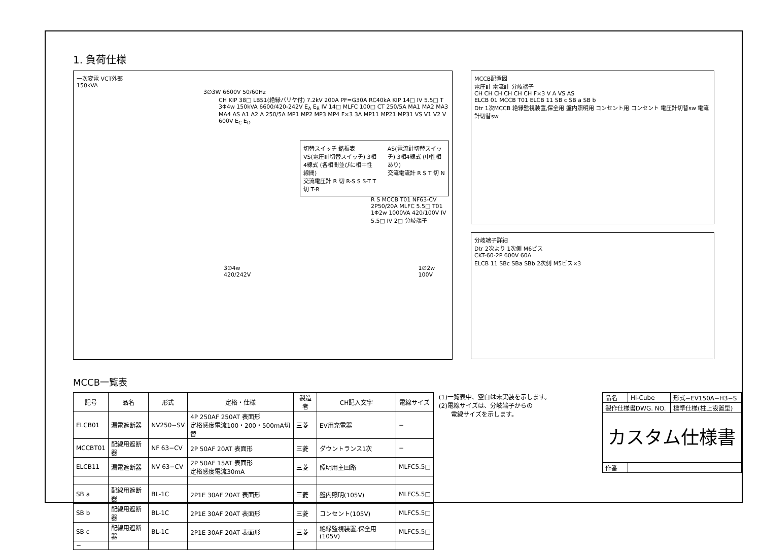1. 負荷仕様
一次変電 VCT外部
150kVA
3∅3W 6600V 50/60Hz
CH KIP 38□ LBS1(絶縁バリヤ付) 7.2kV 200A PF=G30A RC40kA KIP 14□ IV 5.5□ T 3Φ4w 150kVA 6600/420-242V E<sub>A</sub> E<sub>B</sub> IV 14□ MLFC 100□ CT 250/5A MA1 MA2 MA3 MA4 AS A1 A2 A 250/5A MP1 MP2 MP3 MP4 F×3 3A MP11 MP21 MP31 VS V1 V2 V 600V E<sub>C</sub> E<sub>D</sub>
切替スイッチ 銘板表
VS(電圧計切替スイッチ) 3相4線式 (各相間並びに相中性線間)
交流電圧計 R 切 R-S S S-T T 切 T-R
AS(電流計切替スイッチ) 3相4線式 (中性相あり)
交流電流計 R S T 切 N
R S MCCB T01 NF63-CV 2P50/20A MLFC 5.5□ T01 1Φ2w 1000VA 420/100V IV 5.5□ IV 2□ 分岐端子
3∅4w 420/242V 1∅2w 100V
MCCB配置図
電圧計 電流計 分岐端子
CH CH CH CH CH CH F×3 V A VS AS
ELCB 01 MCCB T01 ELCB 11 SB c SB a SB b
Dtr 1次MCCB 絶縁監視装置,保全用 盤内照明用 コンセント用 コンセント 電圧計切替sw 電流計切替sw
分岐端子詳細
Dtr 2次より 1次側 M6ビス
CKT-60-2P 600V 60A
ELCB 11 SBc SBa SBb 2次側 M5ビス×3
MCCB一覧表
| 記号 | 品名 | 形式 | 定格・仕様 | 製造者 | CH記入文字 | 電線サイズ |
| --- | --- | --- | --- | --- | --- | --- |
| ELCB01 | 漏電遮断器 | NV250−SV | 4P 250AF 250AT 表面形 定格感度電流100・200・500mA切替 | 三菱 | EV用充電器 | − |
| MCCBT01 | 配線用遮断器 | NF 63−CV | 2P 50AF 20AT 表面形 | 三菱 | ダウントランス1次 | − |
| ELCB11 | 漏電遮断器 | NV 63−CV | 2P 50AF 15AT 表面形 定格感度電流30mA | 三菱 | 照明用主回路 | MLFC5.5□ |
| SB a | 配線用遮断器 | BL-1C | 2P1E 30AF 20AT 表面形 | 三菱 | 盤内照明(105V) | MLFC5.5□ |
| SB b | 配線用遮断器 | BL-1C | 2P1E 30AF 20AT 表面形 | 三菱 | コンセント(105V) | MLFC5.5□ |
| SB c | 配線用遮断器 | BL-1C | 2P1E 30AF 20AT 表面形 | 三菱 | 絶縁監視装置,保全用(105V) | MLFC5.5□ |
| − | | | | | | |
(1)一覧表中、空白は未実装を示します。
(2)電線サイズは、分岐端子からの
　　電線サイズを示します。
| 品名 | Hi-Cube | 形式−EV150A−H3−S |
| 製作仕様書DWG. NO. | | 標準仕様(柱上設置型) |
| カスタム仕様書 | | |
| 作番 | | |